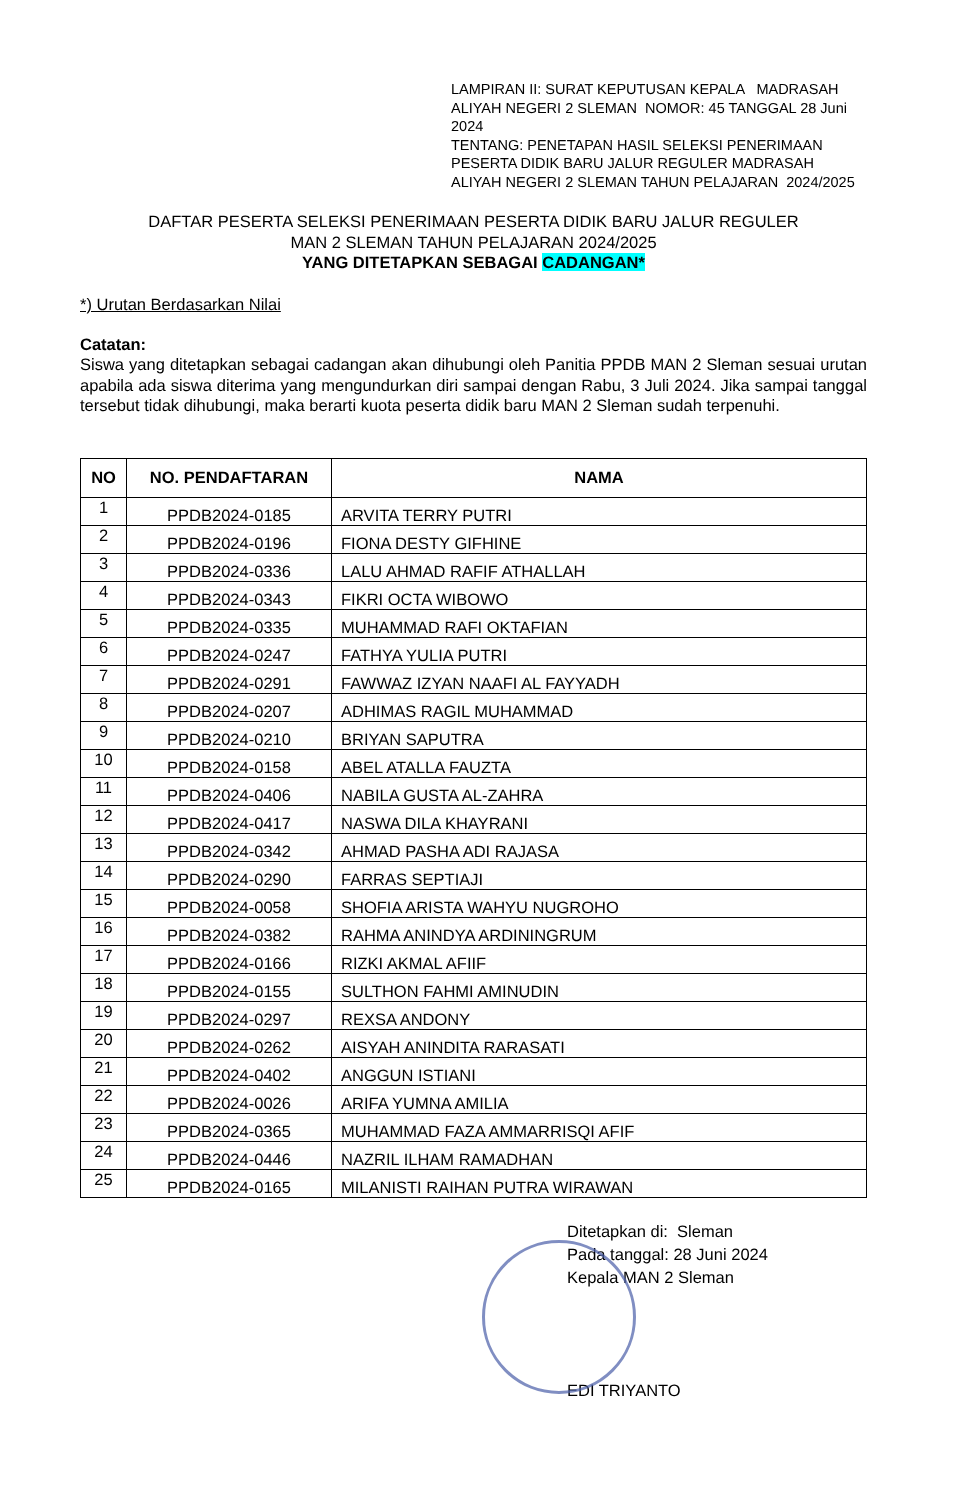LAMPIRAN II: SURAT KEPUTUSAN KEPALA MADRASAH ALIYAH NEGERI 2 SLEMAN NOMOR: 45 TANGGAL 28 Juni 2024
TENTANG: PENETAPAN HASIL SELEKSI PENERIMAAN PESERTA DIDIK BARU JALUR REGULER MADRASAH ALIYAH NEGERI 2 SLEMAN TAHUN PELAJARAN 2024/2025
DAFTAR PESERTA SELEKSI PENERIMAAN PESERTA DIDIK BARU JALUR REGULER
MAN 2 SLEMAN TAHUN PELAJARAN 2024/2025
YANG DITETAPKAN SEBAGAI CADANGAN*
*) Urutan Berdasarkan Nilai
Catatan:
Siswa yang ditetapkan sebagai cadangan akan dihubungi oleh Panitia PPDB MAN 2 Sleman sesuai urutan apabila ada siswa diterima yang mengundurkan diri sampai dengan Rabu, 3 Juli 2024. Jika sampai tanggal tersebut tidak dihubungi, maka berarti kuota peserta didik baru MAN 2 Sleman sudah terpenuhi.
| NO | NO. PENDAFTARAN | NAMA |
| --- | --- | --- |
| 1 | PPDB2024-0185 | ARVITA TERRY PUTRI |
| 2 | PPDB2024-0196 | FIONA DESTY GIFHINE |
| 3 | PPDB2024-0336 | LALU AHMAD RAFIF ATHALLAH |
| 4 | PPDB2024-0343 | FIKRI OCTA WIBOWO |
| 5 | PPDB2024-0335 | MUHAMMAD RAFI OKTAFIAN |
| 6 | PPDB2024-0247 | FATHYA YULIA PUTRI |
| 7 | PPDB2024-0291 | FAWWAZ IZYAN NAAFI AL FAYYADH |
| 8 | PPDB2024-0207 | ADHIMAS RAGIL MUHAMMAD |
| 9 | PPDB2024-0210 | BRIYAN SAPUTRA |
| 10 | PPDB2024-0158 | ABEL ATALLA FAUZTA |
| 11 | PPDB2024-0406 | NABILA GUSTA AL-ZAHRA |
| 12 | PPDB2024-0417 | NASWA DILA KHAYRANI |
| 13 | PPDB2024-0342 | AHMAD PASHA ADI RAJASA |
| 14 | PPDB2024-0290 | FARRAS SEPTIAJI |
| 15 | PPDB2024-0058 | SHOFIA ARISTA WAHYU NUGROHO |
| 16 | PPDB2024-0382 | RAHMA ANINDYA ARDININGRUM |
| 17 | PPDB2024-0166 | RIZKI AKMAL AFIIF |
| 18 | PPDB2024-0155 | SULTHON FAHMI AMINUDIN |
| 19 | PPDB2024-0297 | REXSA ANDONY |
| 20 | PPDB2024-0262 | AISYAH ANINDITA RARASATI |
| 21 | PPDB2024-0402 | ANGGUN ISTIANI |
| 22 | PPDB2024-0026 | ARIFA YUMNA AMILIA |
| 23 | PPDB2024-0365 | MUHAMMAD FAZA AMMARRISQI AFIF |
| 24 | PPDB2024-0446 | NAZRIL ILHAM RAMADHAN |
| 25 | PPDB2024-0165 | MILANISTI RAIHAN PUTRA WIRAWAN |
Ditetapkan di: Sleman
Pada tanggal: 28 Juni 2024
Kepala MAN 2 Sleman
EDI TRIYANTO